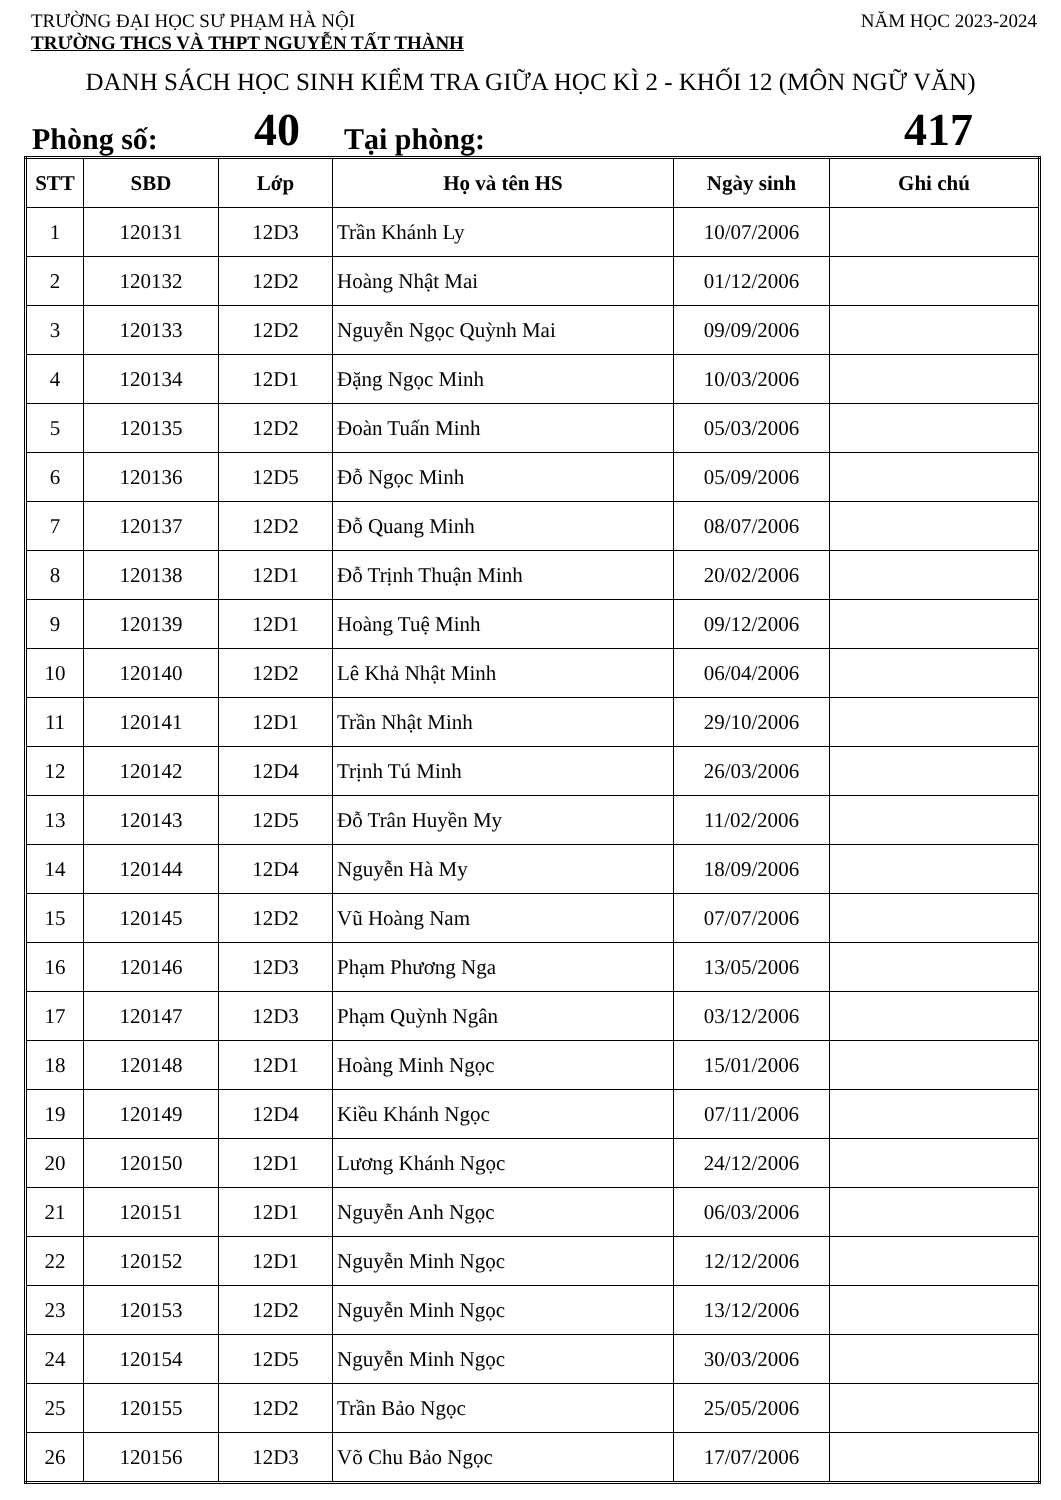TRƯỜNG ĐẠI HỌC SƯ PHẠM HÀ NỘI NĂM HỌC 2023-2024
TRƯỜNG THCS VÀ THPT NGUYỄN TẤT THÀNH
DANH SÁCH HỌC SINH KIỂM TRA GIỮA HỌC KÌ 2 - KHỐI 12 (MÔN NGỮ VĂN)
Phòng số: 40 Tại phòng: 417
| STT | SBD | Lớp | Họ và tên HS | Ngày sinh | Ghi chú |
| --- | --- | --- | --- | --- | --- |
| 1 | 120131 | 12D3 | Trần Khánh Ly | 10/07/2006 | |
| 2 | 120132 | 12D2 | Hoàng Nhật Mai | 01/12/2006 | |
| 3 | 120133 | 12D2 | Nguyễn Ngọc Quỳnh Mai | 09/09/2006 | |
| 4 | 120134 | 12D1 | Đặng Ngọc Minh | 10/03/2006 | |
| 5 | 120135 | 12D2 | Đoàn Tuấn Minh | 05/03/2006 | |
| 6 | 120136 | 12D5 | Đỗ Ngọc Minh | 05/09/2006 | |
| 7 | 120137 | 12D2 | Đỗ Quang Minh | 08/07/2006 | |
| 8 | 120138 | 12D1 | Đỗ Trịnh Thuận Minh | 20/02/2006 | |
| 9 | 120139 | 12D1 | Hoàng Tuệ Minh | 09/12/2006 | |
| 10 | 120140 | 12D2 | Lê Khả Nhật Minh | 06/04/2006 | |
| 11 | 120141 | 12D1 | Trần Nhật Minh | 29/10/2006 | |
| 12 | 120142 | 12D4 | Trịnh Tú Minh | 26/03/2006 | |
| 13 | 120143 | 12D5 | Đỗ Trân Huyền My | 11/02/2006 | |
| 14 | 120144 | 12D4 | Nguyễn Hà My | 18/09/2006 | |
| 15 | 120145 | 12D2 | Vũ Hoàng Nam | 07/07/2006 | |
| 16 | 120146 | 12D3 | Phạm Phương Nga | 13/05/2006 | |
| 17 | 120147 | 12D3 | Phạm Quỳnh Ngân | 03/12/2006 | |
| 18 | 120148 | 12D1 | Hoàng Minh Ngọc | 15/01/2006 | |
| 19 | 120149 | 12D4 | Kiều Khánh Ngọc | 07/11/2006 | |
| 20 | 120150 | 12D1 | Lương Khánh Ngọc | 24/12/2006 | |
| 21 | 120151 | 12D1 | Nguyễn Anh Ngọc | 06/03/2006 | |
| 22 | 120152 | 12D1 | Nguyễn Minh Ngọc | 12/12/2006 | |
| 23 | 120153 | 12D2 | Nguyễn Minh Ngọc | 13/12/2006 | |
| 24 | 120154 | 12D5 | Nguyễn Minh Ngọc | 30/03/2006 | |
| 25 | 120155 | 12D2 | Trần Bảo Ngọc | 25/05/2006 | |
| 26 | 120156 | 12D3 | Võ Chu Bảo Ngọc | 17/07/2006 | |